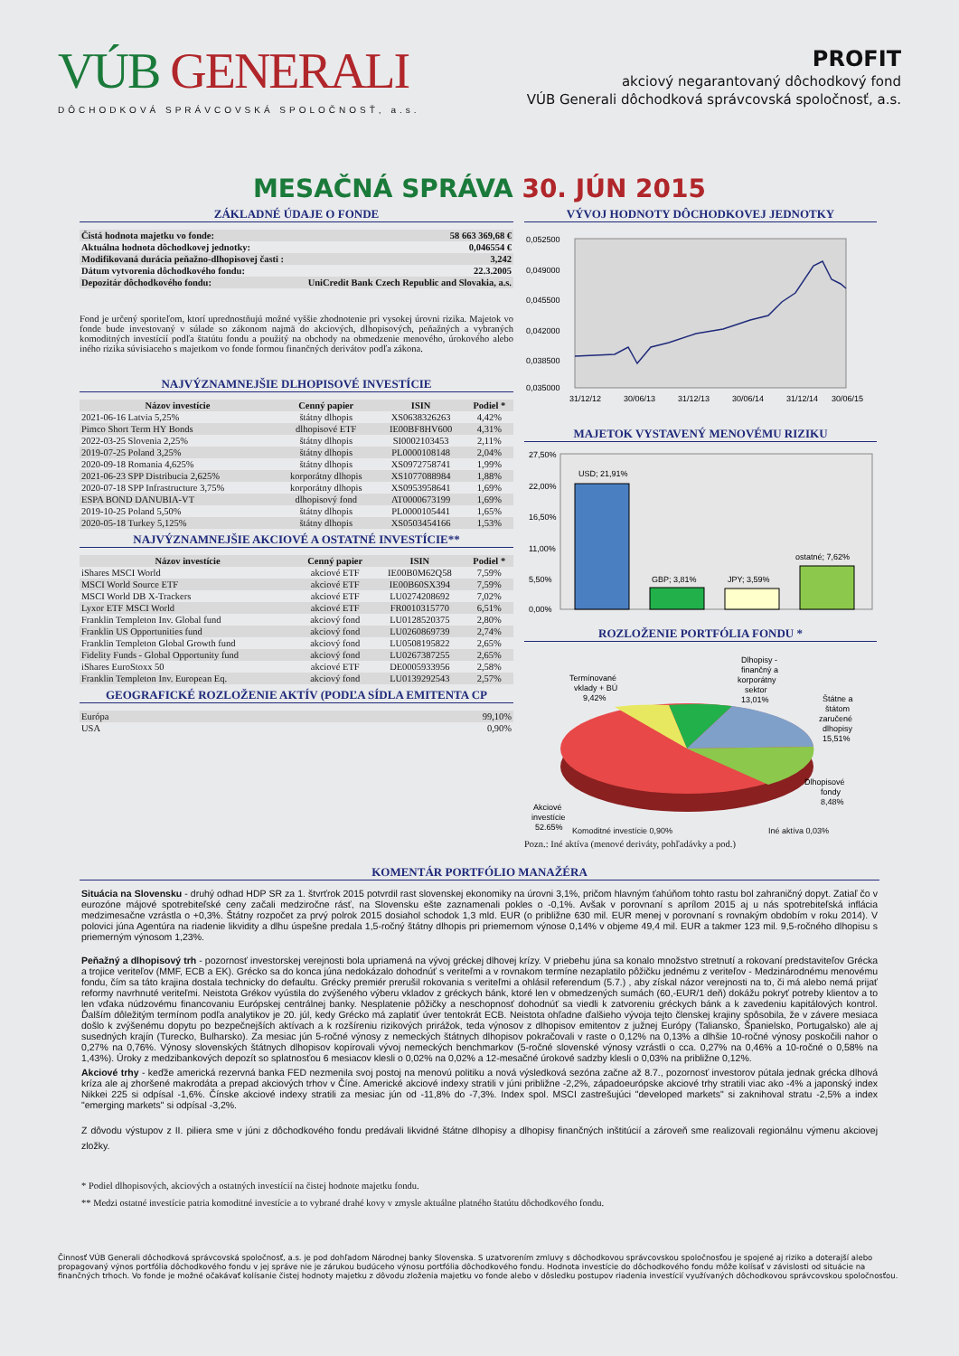VÚB GENERALI
DÔCHODKOVÁ SPRÁVCOVSKÁ SPOLOČNOSŤ, a.s.
PROFIT
akciový negarantovaný dôchodkový fond
VÚB Generali dôchodková správcovská spoločnosť, a.s.
MESAČNÁ SPRÁVA 30. JÚN 2015
ZÁKLADNÉ ÚDAJE O FONDE
| Čistá hodnota majetku vo fonde: | 58 663 369,68 € |
| Aktuálna hodnota dôchodkovej jednotky: | 0,046554 € |
| Modifikovaná durácia peňažno-dlhopisovej časti : | 3,242 |
| Dátum vytvorenia dôchodkového fondu: | 22.3.2005 |
| Depozitár dôchodkového fondu: | UniCredit Bank Czech Republic and Slovakia, a.s. |
Fond je určený sporiteľom, ktorí uprednostňujú možné vyššie zhodnotenie pri vysokej úrovni rizika. Majetok vo fonde bude investovaný v súlade so zákonom najmä do akciových, dlhopisových, peňažných a vybraných komoditných investícií podľa štatútu fondu a použitý na obchody na obmedzenie menového, úrokového alebo iného rizika súvisiaceho s majetkom vo fonde formou finančných derivátov podľa zákona.
NAJVÝZNAMNEJŠIE DLHOPISOVÉ INVESTÍCIE
| Názov investície | Cenný papier | ISIN | Podiel * |
| --- | --- | --- | --- |
| 2021-06-16 Latvia 5,25% | štátny dlhopis | XS0638326263 | 4,42% |
| Pimco Short Term HY Bonds | dlhopisové ETF | IE00BF8HV600 | 4,31% |
| 2022-03-25 Slovenia 2,25% | štátny dlhopis | SI0002103453 | 2,11% |
| 2019-07-25 Poland 3,25% | štátny dlhopis | PL0000108148 | 2,04% |
| 2020-09-18 Romania 4,625% | štátny dlhopis | XS0972758741 | 1,99% |
| 2021-06-23 SPP Distribucia 2,625% | korporátny dlhopis | XS1077088984 | 1,88% |
| 2020-07-18 SPP Infrastructure 3,75% | korporátny dlhopis | XS0953958641 | 1,69% |
| ESPA BOND DANUBIA-VT | dlhopisový fond | AT0000673199 | 1,69% |
| 2019-10-25 Poland 5,50% | štátny dlhopis | PL0000105441 | 1,65% |
| 2020-05-18 Turkey 5,125% | štátny dlhopis | XS0503454166 | 1,53% |
NAJVÝZNAMNEJŠIE AKCIOVÉ A OSTATNÉ INVESTÍCIE**
| Názov investície | Cenný papier | ISIN | Podiel * |
| --- | --- | --- | --- |
| iShares MSCI World | akciové ETF | IE00B0M62Q58 | 7,59% |
| MSCI World Source ETF | akciové ETF | IE00B60SX394 | 7,59% |
| MSCI World DB X-Trackers | akciové ETF | LU0274208692 | 7,02% |
| Lyxor ETF MSCI World | akciové ETF | FR0010315770 | 6,51% |
| Franklin Templeton Inv. Global fund | akciový fond | LU0128520375 | 2,80% |
| Franklin US Opportunities fund | akciový fond | LU0260869739 | 2,74% |
| Franklin Templeton Global Growth fund | akciový fond | LU0508195822 | 2,65% |
| Fidelity Funds - Global Opportunity fund | akciový fond | LU0267387255 | 2,65% |
| iShares EuroStoxx 50 | akciové ETF | DE0005933956 | 2,58% |
| Franklin Templeton Inv. European Eq. | akciový fond | LU0139292543 | 2,57% |
GEOGRAFICKÉ ROZLOŽENIE AKTÍV (PODĽA SÍDLA EMITENTA CP
| Európa | 99,10% |
| USA | 0,90% |
VÝVOJ HODNOTY DÔCHODKOVEJ JEDNOTKY
0,052500
0,049000
0,045500
0,042000
0,038500
0,035000
31/12/12
30/06/13
31/12/13
30/06/14
31/12/14
30/06/15
MAJETOK VYSTAVENÝ MENOVÉMU RIZIKU
27,50%
22,00%
16,50%
11,00%
5,50%
0,00%
USD; 21,91%
GBP; 3,81%
JPY; 3,59%
ostatné; 7,62%
ROZLOŽENIE PORTFÓLIA FONDU *
Termínované
vklady + BÚ
9,42%
Dlhopisy -
finančný a
korporátny
sektor
13,01%
Štátne a
štátom
zaručené
dlhopisy
15,51%
Dlhopisové
fondy
8,48%
Akciové
investície
52,65%
Komoditné investície 0,90% Iné aktíva 0,03%
Pozn.: Iné aktíva (menové deriváty, pohľadávky a pod.)
KOMENTÁR PORTFÓLIO MANAŽÉRA
Situácia na Slovensku - druhý odhad HDP SR za 1. štvrťrok 2015 potvrdil rast slovenskej ekonomiky na úrovni 3,1%, pričom hlavným ťahúňom tohto rastu bol zahraničný dopyt. Zatiaľ čo v eurozóne májové spotrebiteľské ceny začali medziročne rásť, na Slovensku ešte zaznamenali pokles o -0,1%. Avšak v porovnaní s aprílom 2015 aj u nás spotrebiteľská inflácia medzimesačne vzrástla o +0,3%. Štátny rozpočet za prvý polrok 2015 dosiahol schodok 1,3 mld. EUR (o približne 630 mil. EUR menej v porovnaní s rovnakým obdobím v roku 2014). V polovici júna Agentúra na riadenie likvidity a dlhu úspešne predala 1,5-ročný štátny dlhopis pri priemernom výnose 0,14% v objeme 49,4 mil. EUR a takmer 123 mil. 9,5-ročného dlhopisu s priemerným výnosom 1,23%.
Peňažný a dlhopisový trh - pozornosť investorskej verejnosti bola upriamená na vývoj gréckej dlhovej krízy. V priebehu júna sa konalo množstvo stretnutí a rokovaní predstaviteľov Grécka a trojice veriteľov (MMF, ECB a EK). Grécko sa do konca júna nedokázalo dohodnúť s veriteľmi a v rovnakom termíne nezaplatilo pôžičku jednému z veriteľov - Medzinárodnému menovému fondu, čím sa táto krajina dostala technicky do defaultu. Grécky premiér prerušil rokovania s veriteľmi a ohlásil referendum (5.7.) , aby získal názor verejnosti na to, či má alebo nemá prijať reformy navrhnuté veriteľmi. Neistota Grékov vyústila do zvýšeného výberu vkladov z gréckych bánk, ktoré len v obmedzených sumách (60,-EUR/1 deň) dokážu pokryť potreby klientov a to len vďaka núdzovému financovaniu Európskej centrálnej banky. Nesplatenie pôžičky a neschopnosť dohodnúť sa viedli k zatvoreniu gréckych bánk a k zavedeniu kapitálových kontrol. Ďalším dôležitým termínom podľa analytikov je 20. júl, kedy Grécko má zaplatiť úver tentokrát ECB. Neistota ohľadne ďalšieho vývoja tejto členskej krajiny spôsobila, že v závere mesiaca došlo k zvýšenému dopytu po bezpečnejších aktívach a k rozšíreniu rizikových prirážok, teda výnosov z dlhopisov emitentov z južnej Európy (Taliansko, Španielsko, Portugalsko) ale aj susedných krajín (Turecko, Bulharsko). Za mesiac jún 5-ročné výnosy z nemeckých štátnych dlhopisov pokračovali v raste o 0,12% na 0,13% a dlhšie 10-ročné výnosy poskočili nahor o 0,27% na 0,76%. Výnosy slovenských štátnych dlhopisov kopírovali vývoj nemeckých benchmarkov (5-ročné slovenské výnosy vzrástli o cca. 0,27% na 0,46% a 10-ročné o 0,58% na 1,43%). Úroky z medzibankových depozít so splatnosťou 6 mesiacov klesli o 0,02% na 0,02% a 12-mesačné úrokové sadzby klesli o 0,03% na približne 0,12%.
Akciové trhy - keďže americká rezervná banka FED nezmenila svoj postoj na menovú politiku a nová výsledková sezóna začne až 8.7., pozornosť investorov pútala jednak grécka dlhová kríza ale aj zhoršené makrodáta a prepad akciových trhov v Číne. Americké akciové indexy stratili v júni približne -2,2%, západoeurópske akciové trhy stratili viac ako -4% a japonský index Nikkei 225 si odpísal -1,6%. Čínske akciové indexy stratili za mesiac jún od -11,8% do -7,3%. Index spol. MSCI zastrešujúci "developed markets" si zaknihoval stratu -2,5% a index "emerging markets" si odpísal -3,2%.
Z dôvodu výstupov z II. piliera sme v júni z dôchodkového fondu predávali likvidné štátne dlhopisy a dlhopisy finančných inštitúcií a zároveň sme realizovali regionálnu výmenu akciovej zložky.
* Podiel dlhopisových, akciových a ostatných investícií na čistej hodnote majetku fondu.
** Medzi ostatné investície patria komoditné investície a to vybrané drahé kovy v zmysle aktuálne platného štatútu dôchodkového fondu.
Činnosť VÚB Generali dôchodková správcovská spoločnosť, a.s. je pod dohľadom Národnej banky Slovenska. S uzatvorením zmluvy s dôchodkovou správcovskou spoločnosťou je spojené aj riziko a doterajší alebo propagovaný výnos portfólia dôchodkového fondu v jej správe nie je zárukou budúceho výnosu portfólia dôchodkového fondu. Hodnota investície do dôchodkového fondu môže kolísať v závislosti od situácie na finančných trhoch. Vo fonde je možné očakávať kolísanie čistej hodnoty majetku z dôvodu zloženia majetku vo fonde alebo v dôsledku postupov riadenia investícií využívaných dôchodkovou správcovskou spoločnosťou.